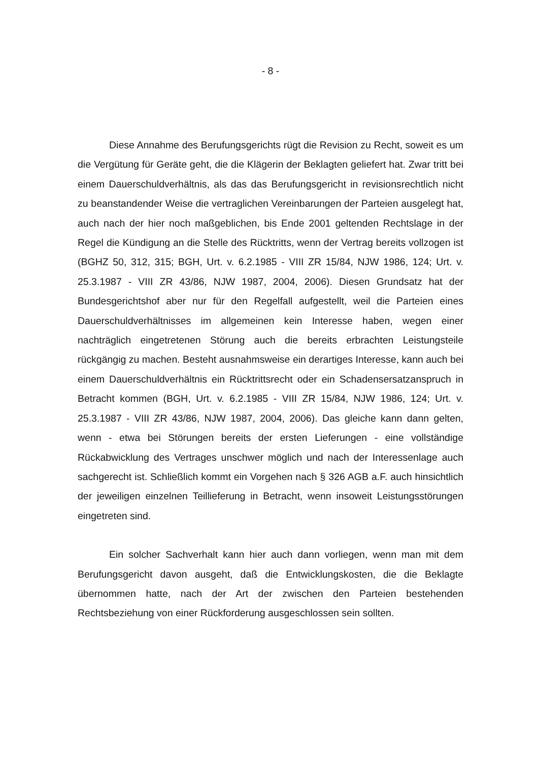- 8 -
Diese Annahme des Berufungsgerichts rügt die Revision zu Recht, soweit es um die Vergütung für Geräte geht, die die Klägerin der Beklagten geliefert hat. Zwar tritt bei einem Dauerschuldverhältnis, als das das Berufungsgericht in revisionsrechtlich nicht zu beanstandender Weise die vertraglichen Vereinbarungen der Parteien ausgelegt hat, auch nach der hier noch maßgeblichen, bis Ende 2001 geltenden Rechtslage in der Regel die Kündigung an die Stelle des Rücktritts, wenn der Vertrag bereits vollzogen ist (BGHZ 50, 312, 315; BGH, Urt. v. 6.2.1985 - VIII ZR 15/84, NJW 1986, 124; Urt. v. 25.3.1987 - VIII ZR 43/86, NJW 1987, 2004, 2006). Diesen Grundsatz hat der Bundesgerichtshof aber nur für den Regelfall aufgestellt, weil die Parteien eines Dauerschuldverhältnisses im allgemeinen kein Interesse haben, wegen einer nachträglich eingetretenen Störung auch die bereits erbrachten Leistungsteile rückgängig zu machen. Besteht ausnahmsweise ein derartiges Interesse, kann auch bei einem Dauerschuldverhältnis ein Rücktrittsrecht oder ein Schadensersatzanspruch in Betracht kommen (BGH, Urt. v. 6.2.1985 - VIII ZR 15/84, NJW 1986, 124; Urt. v. 25.3.1987 - VIII ZR 43/86, NJW 1987, 2004, 2006). Das gleiche kann dann gelten, wenn - etwa bei Störungen bereits der ersten Lieferungen - eine vollständige Rückabwicklung des Vertrages unschwer möglich und nach der Interessenlage auch sachgerecht ist. Schließlich kommt ein Vorgehen nach § 326 AGB a.F. auch hinsichtlich der jeweiligen einzelnen Teillieferung in Betracht, wenn insoweit Leistungsstörungen eingetreten sind.
Ein solcher Sachverhalt kann hier auch dann vorliegen, wenn man mit dem Berufungsgericht davon ausgeht, daß die Entwicklungskosten, die die Beklagte übernommen hatte, nach der Art der zwischen den Parteien bestehenden Rechtsbeziehung von einer Rückforderung ausgeschlossen sein sollten.